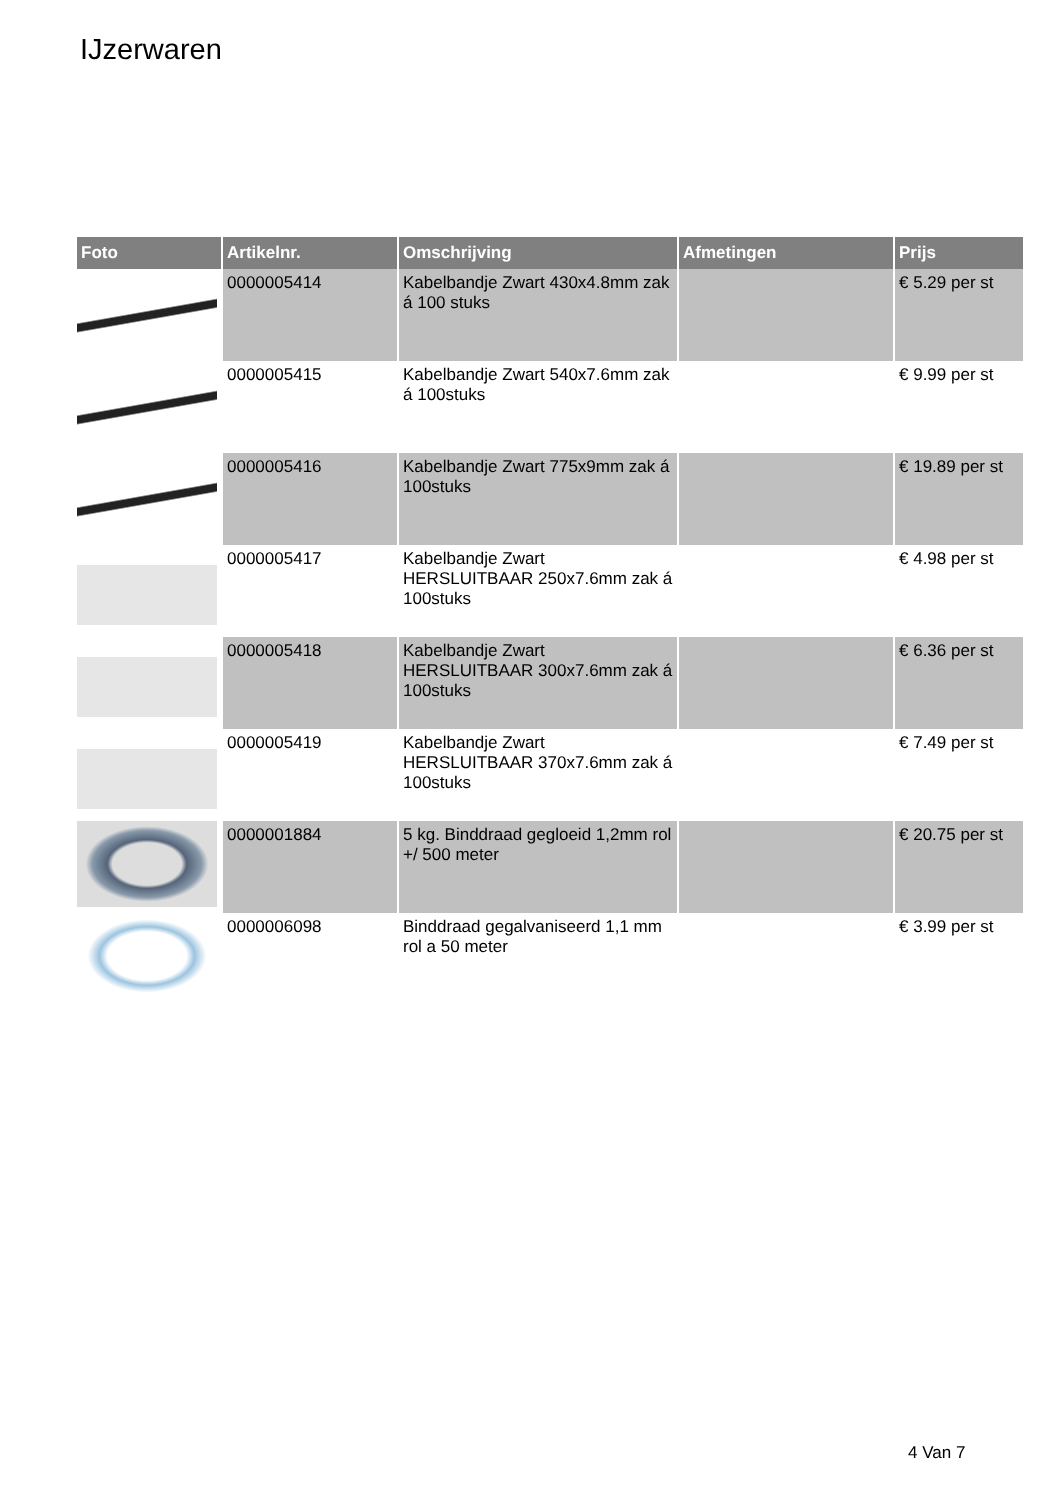IJzerwaren
| Foto | Artikelnr. | Omschrijving | Afmetingen | Prijs |
| --- | --- | --- | --- | --- |
| | 0000005414 | Kabelbandje Zwart 430x4.8mm zak á 100 stuks | | € 5.29 per st |
| | 0000005415 | Kabelbandje Zwart 540x7.6mm zak á 100stuks | | € 9.99 per st |
| | 0000005416 | Kabelbandje Zwart 775x9mm zak á 100stuks | | € 19.89 per st |
| | 0000005417 | Kabelbandje Zwart HERSLUITBAAR 250x7.6mm zak á 100stuks | | € 4.98 per st |
| | 0000005418 | Kabelbandje Zwart HERSLUITBAAR 300x7.6mm zak á 100stuks | | € 6.36 per st |
| | 0000005419 | Kabelbandje Zwart HERSLUITBAAR 370x7.6mm zak á 100stuks | | € 7.49 per st |
| | 0000001884 | 5 kg. Binddraad gegloeid 1,2mm rol +/ 500 meter | | € 20.75 per st |
| | 0000006098 | Binddraad gegalvaniseerd 1,1 mm rol a 50 meter | | € 3.99 per st |
4 Van 7